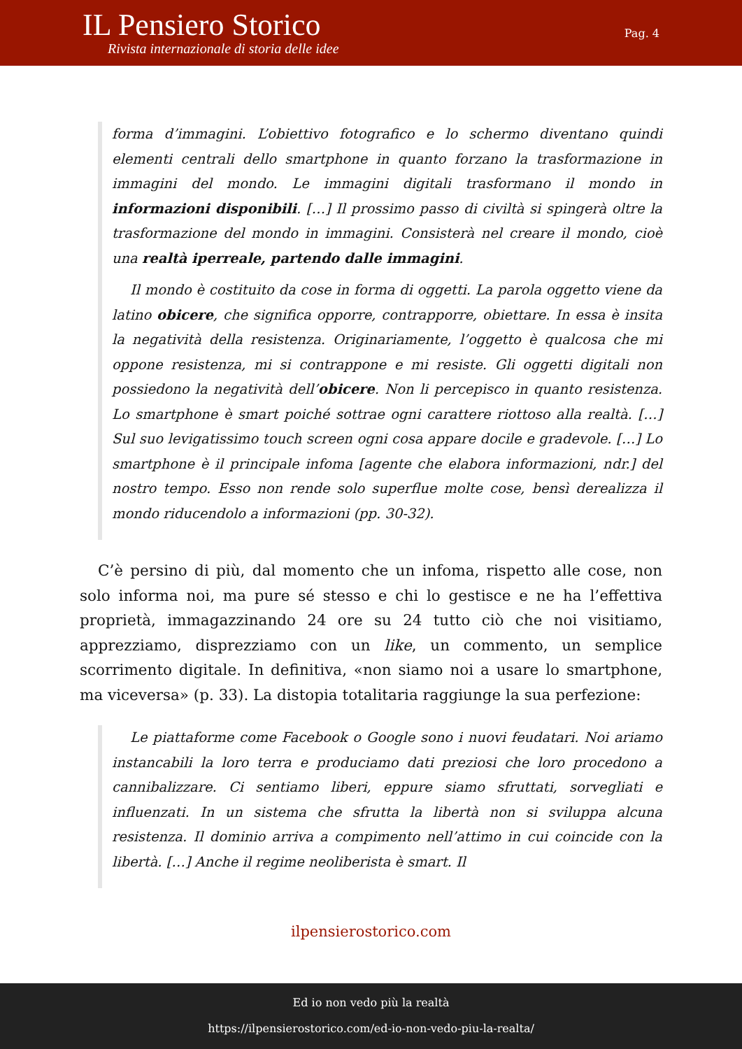IL Pensiero Storico
Rivista internazionale di storia delle idee
Pag. 4
forma d’immagini. L’obiettivo fotografico e lo schermo diventano quindi elementi centrali dello smartphone in quanto forzano la trasformazione in immagini del mondo. Le immagini digitali trasformano il mondo in informazioni disponibili. […] Il prossimo passo di civiltà si spingerà oltre la trasformazione del mondo in immagini. Consisterà nel creare il mondo, cioè una realtà iperreale, partendo dalle immagini.
Il mondo è costituito da cose in forma di oggetti. La parola oggetto viene da latino obicere, che significa opporre, contrapporre, obiettare. In essa è insita la negatività della resistenza. Originariamente, l’oggetto è qualcosa che mi oppone resistenza, mi si contrappone e mi resiste. Gli oggetti digitali non possiedono la negatività dell’obicere. Non li percepisco in quanto resistenza. Lo smartphone è smart poiché sottrae ogni carattere riottoso alla realtà. […] Sul suo levigatissimo touch screen ogni cosa appare docile e gradevole. […] Lo smartphone è il principale infoma [agente che elabora informazioni, ndr.] del nostro tempo. Esso non rende solo superflue molte cose, bensì derealizza il mondo riducendolo a informazioni (pp. 30-32).
C’è persino di più, dal momento che un infoma, rispetto alle cose, non solo informa noi, ma pure sé stesso e chi lo gestisce e ne ha l’effettiva proprietà, immagazzinando 24 ore su 24 tutto ciò che noi visitiamo, apprezziamo, disprezziamo con un like, un commento, un semplice scorrimento digitale. In definitiva, «non siamo noi a usare lo smartphone, ma viceversa» (p. 33). La distopia totalitaria raggiunge la sua perfezione:
Le piattaforme come Facebook o Google sono i nuovi feudatari. Noi ariamo instancabili la loro terra e produciamo dati preziosi che loro procedono a cannibalizzare. Ci sentiamo liberi, eppure siamo sfruttati, sorvegliati e influenzati. In un sistema che sfrutta la libertà non si sviluppa alcuna resistenza. Il dominio arriva a compimento nell’attimo in cui coincide con la libertà. […] Anche il regime neoliberista è smart. Il
ilpensierostorico.com
Ed io non vedo più la realtà
https://ilpensierostorico.com/ed-io-non-vedo-piu-la-realta/